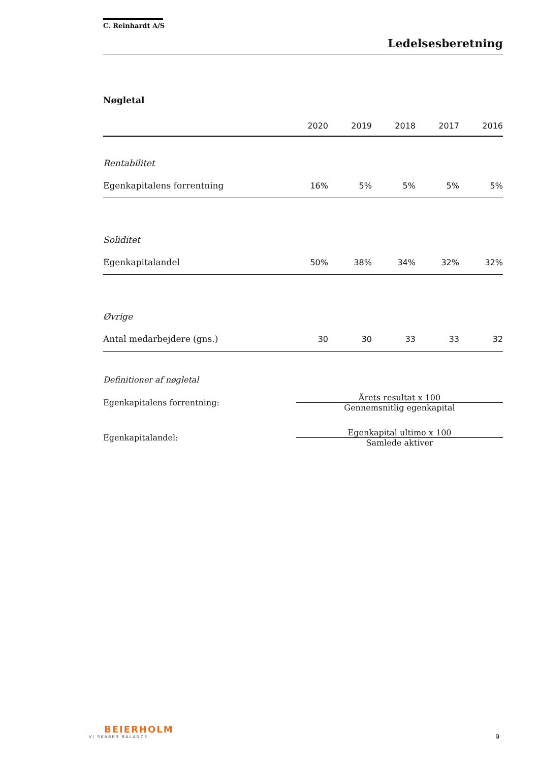C. Reinhardt A/S
Ledelsesberetning
Nøgletal
| | 2020 | 2019 | 2018 | 2017 | 2016 |
| --- | --- | --- | --- | --- | --- |
| Rentabilitet | | | | | |
| Egenkapitalens forrentning | 16% | 5% | 5% | 5% | 5% |
| Soliditet | | | | | |
| Egenkapitalandel | 50% | 38% | 34% | 32% | 32% |
| Øvrige | | | | | |
| Antal medarbejdere (gns.) | 30 | 30 | 33 | 33 | 32 |
Definitioner af nøgletal
Egenkapitalens forrentning:
Årets resultat x 100
Gennemsnitlig egenkapital
Egenkapitalandel:
Egenkapital ultimo x 100
Samlede aktiver
BEIERHOLM
VI SKABER BALANCE
9